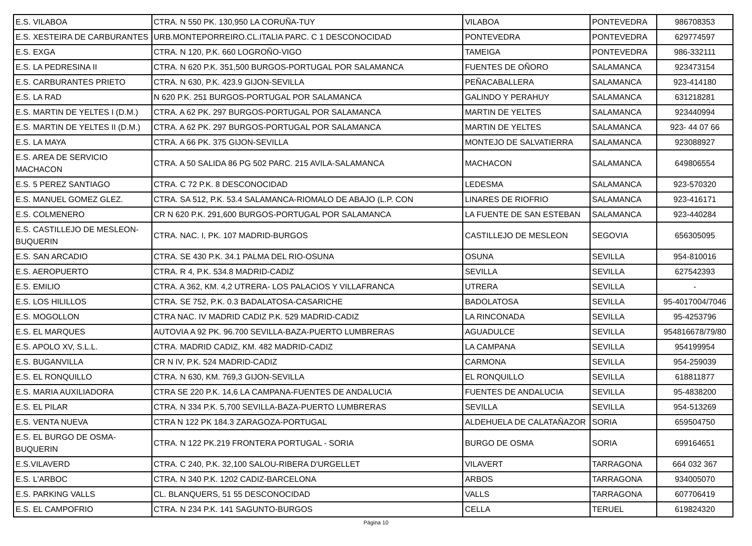| E.S. VILABOA | CTRA. N 550 PK. 130,950 LA CORUÑA-TUY | VILABOA | PONTEVEDRA | 986708353 |
| E.S. XESTEIRA DE CARBURANTES | URB.MONTEPORREIRO.CL.ITALIA PARC. C 1 DESCONOCIDAD | PONTEVEDRA | PONTEVEDRA | 629774597 |
| E.S. EXGA | CTRA. N 120, P.K. 660 LOGROÑO-VIGO | TAMEIGA | PONTEVEDRA | 986-332111 |
| E.S. LA PEDRESINA II | CTRA. N 620 P.K. 351,500 BURGOS-PORTUGAL POR SALAMANCA | FUENTES DE OÑORO | SALAMANCA | 923473154 |
| E.S. CARBURANTES PRIETO | CTRA. N 630, P.K. 423.9 GIJON-SEVILLA | PEÑACABALLERA | SALAMANCA | 923-414180 |
| E.S. LA RAD | N 620 P.K. 251 BURGOS-PORTUGAL POR SALAMANCA | GALINDO Y PERAHUY | SALAMANCA | 631218281 |
| E.S. MARTIN DE YELTES I (D.M.) | CTRA. A 62 PK. 297 BURGOS-PORTUGAL POR SALAMANCA | MARTIN DE YELTES | SALAMANCA | 923440994 |
| E.S. MARTIN DE YELTES II (D.M.) | CTRA. A 62 PK. 297 BURGOS-PORTUGAL POR SALAMANCA | MARTIN DE YELTES | SALAMANCA | 923- 44 07 66 |
| E.S. LA MAYA | CTRA. A 66 PK. 375 GIJON-SEVILLA | MONTEJO DE SALVATIERRA | SALAMANCA | 923088927 |
| E.S. AREA DE SERVICIO MACHACON | CTRA. A 50 SALIDA 86 PG 502 PARC. 215 AVILA-SALAMANCA | MACHACON | SALAMANCA | 649806554 |
| E.S. 5 PEREZ SANTIAGO | CTRA. C 72 P.K. 8 DESCONOCIDAD | LEDESMA | SALAMANCA | 923-570320 |
| E.S. MANUEL GOMEZ GLEZ. | CTRA. SA 512, P.K. 53.4 SALAMANCA-RIOMALO DE ABAJO (L.P. CON | LINARES DE RIOFRIO | SALAMANCA | 923-416171 |
| E.S. COLMENERO | CR N 620 P.K. 291,600 BURGOS-PORTUGAL POR SALAMANCA | LA FUENTE DE SAN ESTEBAN | SALAMANCA | 923-440284 |
| E.S. CASTILLEJO DE MESLEON- BUQUERIN | CTRA. NAC. I, PK. 107 MADRID-BURGOS | CASTILLEJO DE MESLEON | SEGOVIA | 656305095 |
| E.S. SAN ARCADIO | CTRA. SE 430 P.K. 34.1 PALMA DEL RIO-OSUNA | OSUNA | SEVILLA | 954-810016 |
| E.S. AEROPUERTO | CTRA. R 4, P.K. 534.8 MADRID-CADIZ | SEVILLA | SEVILLA | 627542393 |
| E.S. EMILIO | CTRA. A 362, KM. 4,2 UTRERA- LOS PALACIOS Y VILLAFRANCA | UTRERA | SEVILLA | - |
| E.S. LOS HILILLOS | CTRA. SE 752, P.K. 0.3 BADALATOSA-CASARICHE | BADOLATOSA | SEVILLA | 95-4017004/7046 |
| E.S. MOGOLLON | CTRA NAC. IV MADRID CADIZ P.K. 529 MADRID-CADIZ | LA RINCONADA | SEVILLA | 95-4253796 |
| E.S. EL MARQUES | AUTOVIA A 92 PK. 96.700 SEVILLA-BAZA-PUERTO LUMBRERAS | AGUADULCE | SEVILLA | 954816678/79/80 |
| E.S. APOLO XV, S.L.L. | CTRA. MADRID CADIZ, KM. 482 MADRID-CADIZ | LA CAMPANA | SEVILLA | 954199954 |
| E.S. BUGANVILLA | CR N IV, P.K. 524 MADRID-CADIZ | CARMONA | SEVILLA | 954-259039 |
| E.S. EL RONQUILLO | CTRA. N 630, KM. 769,3 GIJON-SEVILLA | EL RONQUILLO | SEVILLA | 618811877 |
| E.S. MARIA AUXILIADORA | CTRA SE 220 P.K. 14,6 LA CAMPANA-FUENTES DE ANDALUCIA | FUENTES DE ANDALUCIA | SEVILLA | 95-4838200 |
| E.S. EL PILAR | CTRA. N 334 P.K. 5,700 SEVILLA-BAZA-PUERTO LUMBRERAS | SEVILLA | SEVILLA | 954-513269 |
| E.S. VENTA NUEVA | CTRA N 122 PK 184.3 ZARAGOZA-PORTUGAL | ALDEHUELA DE CALATAÑAZOR | SORIA | 659504750 |
| E.S. EL BURGO DE OSMA- BUQUERIN | CTRA. N 122 PK.219 FRONTERA PORTUGAL - SORIA | BURGO DE OSMA | SORIA | 699164651 |
| E.S.VILAVERD | CTRA. C 240, P.K. 32,100 SALOU-RIBERA D'URGELLET | VILAVERT | TARRAGONA | 664 032 367 |
| E.S. L'ARBOC | CTRA. N 340 P.K. 1202 CADIZ-BARCELONA | ARBOS | TARRAGONA | 934005070 |
| E.S. PARKING VALLS | CL. BLANQUERS, 51 55 DESCONOCIDAD | VALLS | TARRAGONA | 607706419 |
| E.S. EL CAMPOFRIO | CTRA. N 234 P.K. 141 SAGUNTO-BURGOS | CELLA | TERUEL | 619824320 |
Página 10